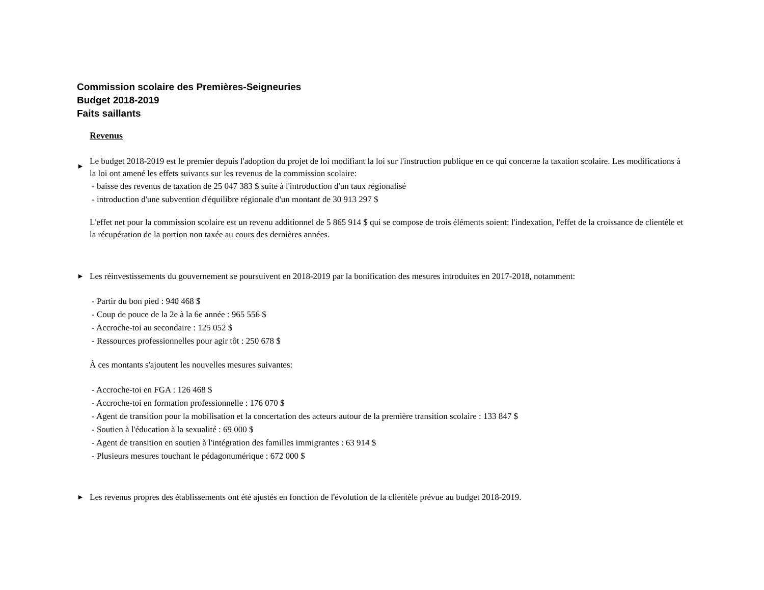Commission scolaire des Premières-Seigneuries
Budget 2018-2019
Faits saillants
Revenus
►
Le budget 2018-2019 est le premier depuis l'adoption du projet de loi modifiant la loi sur l'instruction publique en ce qui concerne la taxation scolaire. Les modifications à la loi ont amené les effets suivants sur les revenus de la commission scolaire:
- baisse des revenus de taxation de 25 047 383 $ suite à l'introduction d'un taux régionalisé
- introduction d'une subvention d'équilibre régionale d'un montant de 30 913 297 $
L'effet net pour la commission scolaire est un revenu additionnel de 5 865 914 $ qui se compose de trois éléments soient: l'indexation, l'effet de la croissance de clientèle et la récupération de la portion non taxée au cours des dernières années.
►
Les réinvestissements du gouvernement se poursuivent en 2018-2019 par la bonification des mesures introduites en 2017-2018, notamment:
- Partir du bon pied : 940 468 $
- Coup de pouce de la 2e à la 6e année : 965 556 $
- Accroche-toi au secondaire : 125 052 $
- Ressources professionnelles pour agir tôt : 250 678 $
À ces montants s'ajoutent les nouvelles mesures suivantes:
- Accroche-toi en FGA : 126 468 $
- Accroche-toi en formation professionnelle : 176 070 $
- Agent de transition pour la mobilisation et la concertation des acteurs autour de la première transition scolaire : 133 847 $
- Soutien à l'éducation à la sexualité : 69 000 $
- Agent de transition en soutien à l'intégration des familles immigrantes : 63 914 $
- Plusieurs mesures touchant le pédagonumérique : 672 000 $
►
Les revenus propres des établissements ont été ajustés en fonction de l'évolution de la clientèle prévue au budget 2018-2019.